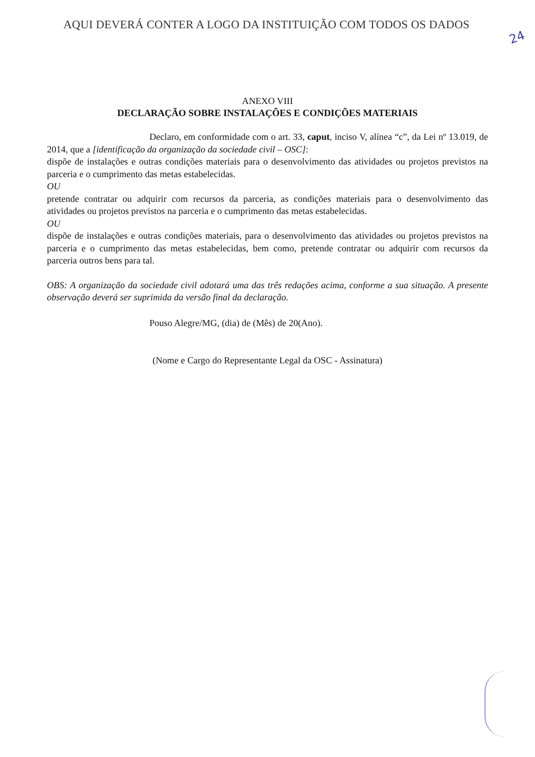24
AQUI DEVERÁ CONTER A LOGO DA INSTITUIÇÃO COM TODOS OS DADOS
ANEXO VIII
DECLARAÇÃO SOBRE INSTALAÇÕES E CONDIÇÕES MATERIAIS
Declaro, em conformidade com o art. 33, caput, inciso V, alínea “c”, da Lei nº 13.019, de 2014, que a [identificação da organização da sociedade civil – OSC]:
dispõe de instalações e outras condições materiais para o desenvolvimento das atividades ou projetos previstos na parceria e o cumprimento das metas estabelecidas.
OU
pretende contratar ou adquirir com recursos da parceria, as condições materiais para o desenvolvimento das atividades ou projetos previstos na parceria e o cumprimento das metas estabelecidas.
OU
dispõe de instalações e outras condições materiais, para o desenvolvimento das atividades ou projetos previstos na parceria e o cumprimento das metas estabelecidas, bem como, pretende contratar ou adquirir com recursos da parceria outros bens para tal.
OBS: A organização da sociedade civil adotará uma das três redações acima, conforme a sua situação. A presente observação deverá ser suprimida da versão final da declaração.
Pouso Alegre/MG, (dia) de (Mês) de 20(Ano).
(Nome e Cargo do Representante Legal da OSC - Assinatura)